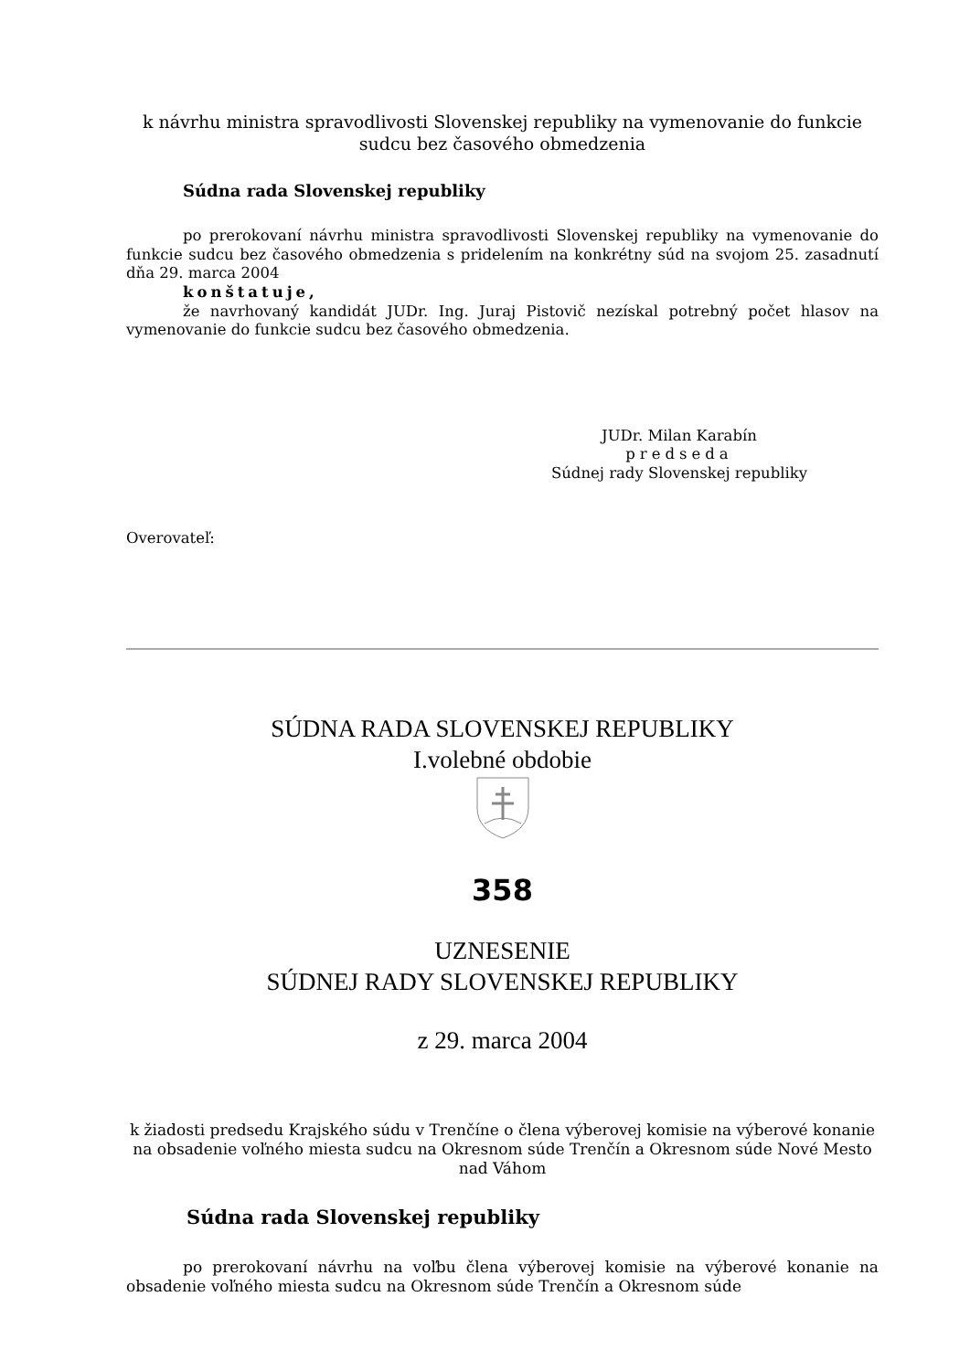k návrhu ministra spravodlivosti Slovenskej republiky na vymenovanie do funkcie sudcu bez časového obmedzenia
Súdna rada Slovenskej republiky
po prerokovaní návrhu ministra spravodlivosti Slovenskej republiky na vymenovanie do funkcie sudcu bez časového obmedzenia s pridelením na konkrétny súd na svojom 25. zasadnutí dňa 29. marca 2004
konštatuje,
že navrhovaný kandidát JUDr. Ing. Juraj Pistovič nezískal potrebný počet hlasov na vymenovanie do funkcie sudcu bez časového obmedzenia.
JUDr. Milan Karabín
predseda
Súdnej rady Slovenskej republiky
Overovateľ:
SÚDNA RADA SLOVENSKEJ REPUBLIKY
I.volebné obdobie
358
UZNESENIE
SÚDNEJ RADY SLOVENSKEJ REPUBLIKY
z 29. marca 2004
k žiadosti predsedu Krajského súdu v Trenčíne o člena výberovej komisie na výberové konanie na obsadenie voľného miesta sudcu na Okresnom súde Trenčín a Okresnom súde Nové Mesto nad Váhom
Súdna rada Slovenskej republiky
po prerokovaní návrhu na voľbu člena výberovej komisie na výberové konanie na obsadenie voľného miesta sudcu na Okresnom súde Trenčín a Okresnom súde